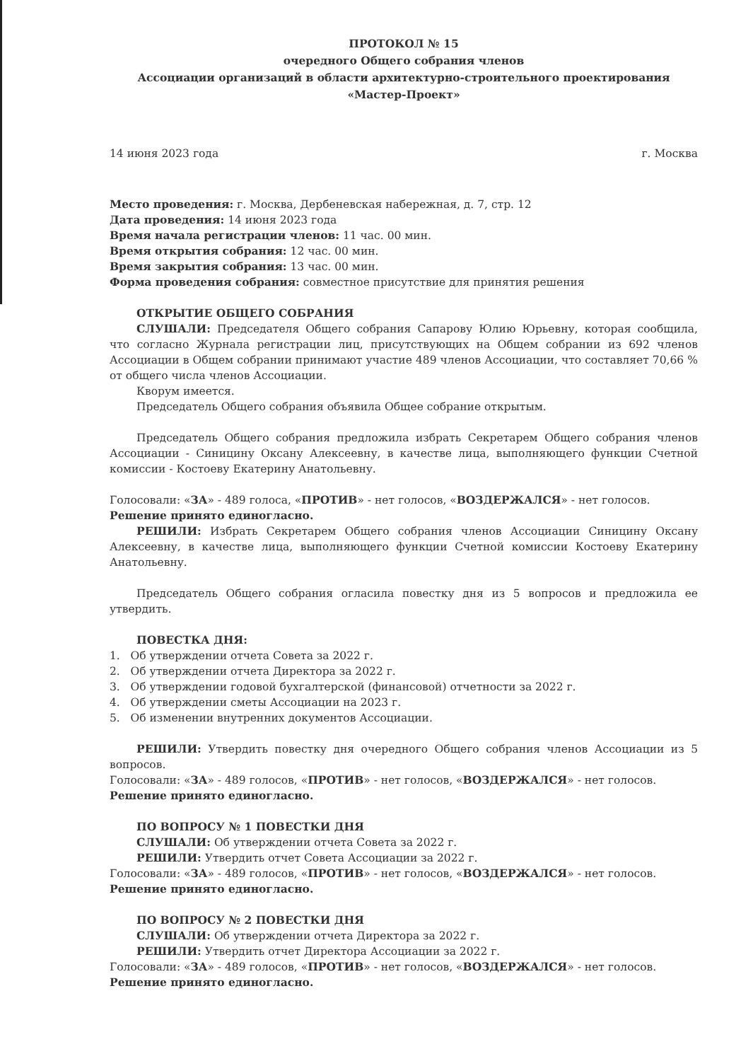ПРОТОКОЛ № 15
очередного Общего собрания членов
Ассоциации организаций в области архитектурно-строительного проектирования
«Мастер-Проект»
14 июня 2023 года г. Москва
Место проведения: г. Москва, Дербеневская набережная, д. 7, стр. 12
Дата проведения: 14 июня 2023 года
Время начала регистрации членов: 11 час. 00 мин.
Время открытия собрания: 12 час. 00 мин.
Время закрытия собрания: 13 час. 00 мин.
Форма проведения собрания: совместное присутствие для принятия решения
ОТКРЫТИЕ ОБЩЕГО СОБРАНИЯ
СЛУШАЛИ: Председателя Общего собрания Сапарову Юлию Юрьевну, которая сообщила, что согласно Журнала регистрации лиц, присутствующих на Общем собрании из 692 членов Ассоциации в Общем собрании принимают участие 489 членов Ассоциации, что составляет 70,66 % от общего числа членов Ассоциации.
Кворум имеется.
Председатель Общего собрания объявила Общее собрание открытым.
Председатель Общего собрания предложила избрать Секретарем Общего собрания членов Ассоциации - Синицину Оксану Алексеевну, в качестве лица, выполняющего функции Счетной комиссии - Костоеву Екатерину Анатольевну.
Голосовали: «ЗА» - 489 голоса, «ПРОТИВ» - нет голосов, «ВОЗДЕРЖАЛСЯ» - нет голосов.
Решение принято единогласно.
РЕШИЛИ: Избрать Секретарем Общего собрания членов Ассоциации Синицину Оксану Алексеевну, в качестве лица, выполняющего функции Счетной комиссии Костоеву Екатерину Анатольевну.
Председатель Общего собрания огласила повестку дня из 5 вопросов и предложила ее утвердить.
ПОВЕСТКА ДНЯ:
1. Об утверждении отчета Совета за 2022 г.
2. Об утверждении отчета Директора за 2022 г.
3. Об утверждении годовой бухгалтерской (финансовой) отчетности за 2022 г.
4. Об утверждении сметы Ассоциации на 2023 г.
5. Об изменении внутренних документов Ассоциации.
РЕШИЛИ: Утвердить повестку дня очередного Общего собрания членов Ассоциации из 5 вопросов.
Голосовали: «ЗА» - 489 голосов, «ПРОТИВ» - нет голосов, «ВОЗДЕРЖАЛСЯ» - нет голосов.
Решение принято единогласно.
ПО ВОПРОСУ № 1 ПОВЕСТКИ ДНЯ
СЛУШАЛИ: Об утверждении отчета Совета за 2022 г.
РЕШИЛИ: Утвердить отчет Совета Ассоциации за 2022 г.
Голосовали: «ЗА» - 489 голосов, «ПРОТИВ» - нет голосов, «ВОЗДЕРЖАЛСЯ» - нет голосов.
Решение принято единогласно.
ПО ВОПРОСУ № 2 ПОВЕСТКИ ДНЯ
СЛУШАЛИ: Об утверждении отчета Директора за 2022 г.
РЕШИЛИ: Утвердить отчет Директора Ассоциации за 2022 г.
Голосовали: «ЗА» - 489 голосов, «ПРОТИВ» - нет голосов, «ВОЗДЕРЖАЛСЯ» - нет голосов.
Решение принято единогласно.